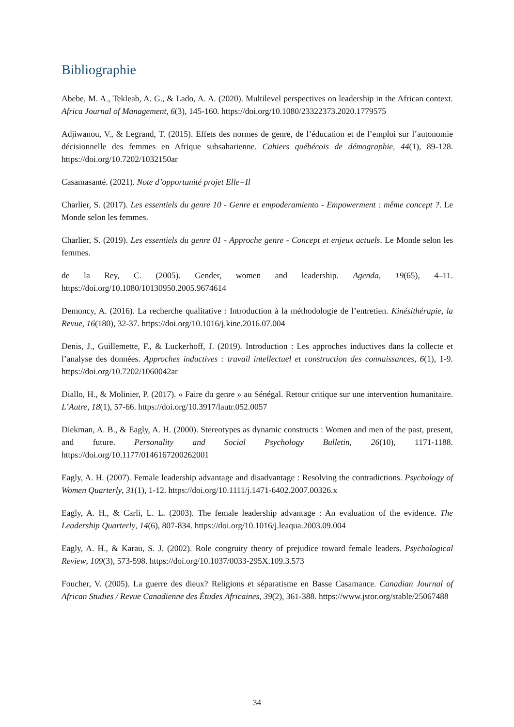Bibliographie
Abebe, M. A., Tekleab, A. G., & Lado, A. A. (2020). Multilevel perspectives on leadership in the African context. Africa Journal of Management, 6(3), 145-160. https://doi.org/10.1080/23322373.2020.1779575
Adjiwanou, V., & Legrand, T. (2015). Effets des normes de genre, de l’éducation et de l’emploi sur l’autonomie décisionnelle des femmes en Afrique subsaharienne. Cahiers québécois de démographie, 44(1), 89-128. https://doi.org/10.7202/1032150ar
Casamasanté. (2021). Note d’opportunité projet Elle=Il
Charlier, S. (2017). Les essentiels du genre 10 - Genre et empoderamiento - Empowerment : même concept ?. Le Monde selon les femmes.
Charlier, S. (2019). Les essentiels du genre 01 - Approche genre - Concept et enjeux actuels. Le Monde selon les femmes.
de la Rey, C. (2005). Gender, women and leadership. Agenda, 19(65), 4–11. https://doi.org/10.1080/10130950.2005.9674614
Demoncy, A. (2016). La recherche qualitative : Introduction à la méthodologie de l’entretien. Kinésithérapie, la Revue, 16(180), 32-37. https://doi.org/10.1016/j.kine.2016.07.004
Denis, J., Guillemette, F., & Luckerhoff, J. (2019). Introduction : Les approches inductives dans la collecte et l’analyse des données. Approches inductives : travail intellectuel et construction des connaissances, 6(1), 1-9. https://doi.org/10.7202/1060042ar
Diallo, H., & Molinier, P. (2017). « Faire du genre » au Sénégal. Retour critique sur une intervention humanitaire. L’Autre, 18(1), 57-66. https://doi.org/10.3917/lautr.052.0057
Diekman, A. B., & Eagly, A. H. (2000). Stereotypes as dynamic constructs : Women and men of the past, present, and future. Personality and Social Psychology Bulletin, 26(10), 1171-1188. https://doi.org/10.1177/0146167200262001
Eagly, A. H. (2007). Female leadership advantage and disadvantage : Resolving the contradictions. Psychology of Women Quarterly, 31(1), 1-12. https://doi.org/10.1111/j.1471-6402.2007.00326.x
Eagly, A. H., & Carli, L. L. (2003). The female leadership advantage : An evaluation of the evidence. The Leadership Quarterly, 14(6), 807-834. https://doi.org/10.1016/j.leaqua.2003.09.004
Eagly, A. H., & Karau, S. J. (2002). Role congruity theory of prejudice toward female leaders. Psychological Review, 109(3), 573-598. https://doi.org/10.1037/0033-295X.109.3.573
Foucher, V. (2005). La guerre des dieux? Religions et séparatisme en Basse Casamance. Canadian Journal of African Studies / Revue Canadienne des Études Africaines, 39(2), 361-388. https://www.jstor.org/stable/25067488
34